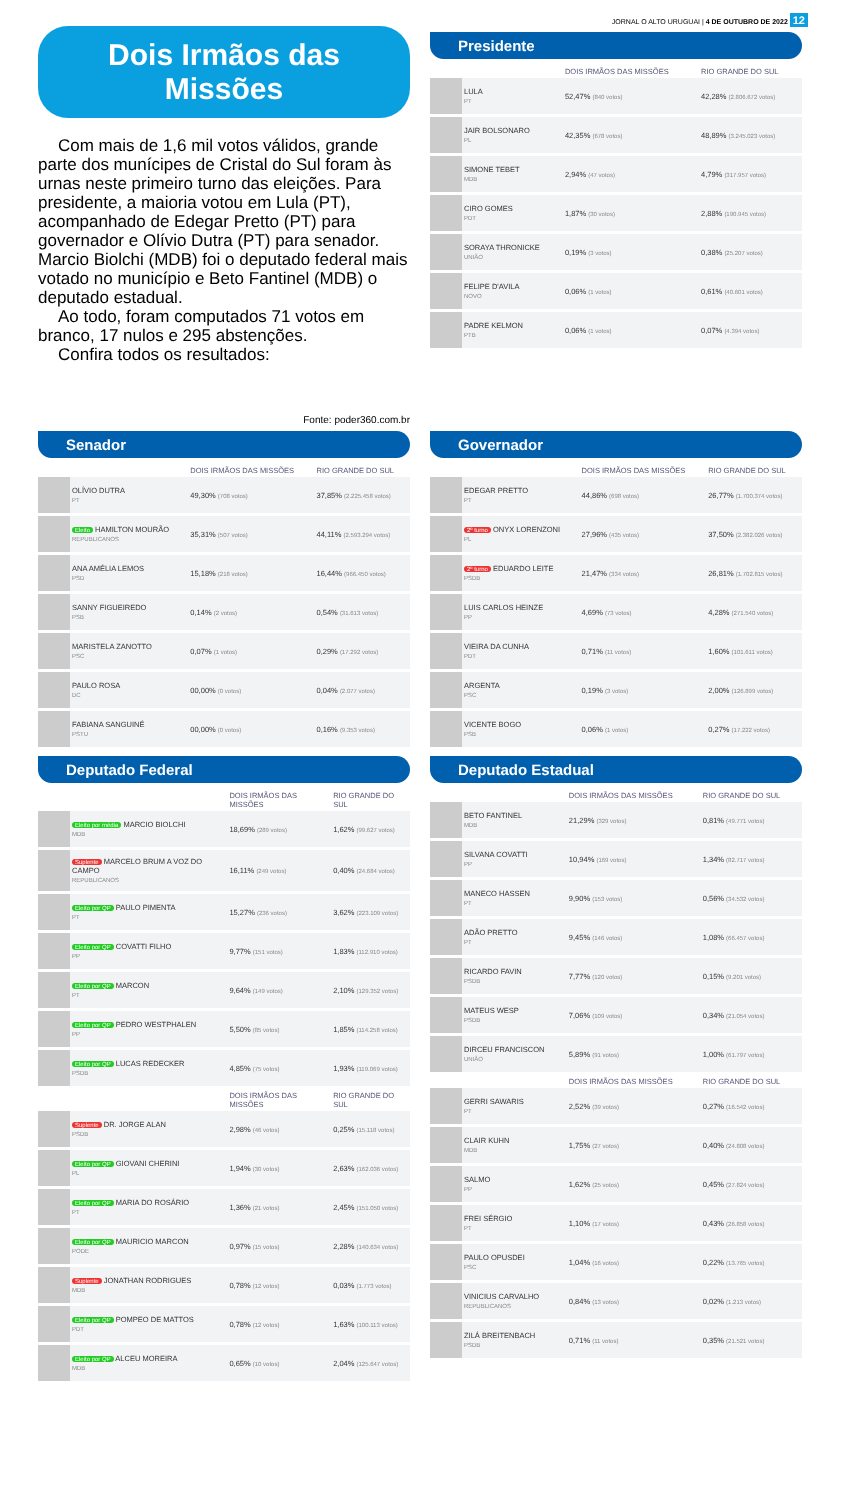JORNAL O ALTO URUGUAI | 4 DE OUTUBRO DE 2022 12
Dois Irmãos das Missões
Com mais de 1,6 mil votos válidos, grande parte dos munícipes de Cristal do Sul foram às urnas neste primeiro turno das eleições. Para presidente, a maioria votou em Lula (PT), acompanhado de Edegar Pretto (PT) para governador e Olívio Dutra (PT) para senador. Marcio Biolchi (MDB) foi o deputado federal mais votado no município e Beto Fantinel (MDB) o deputado estadual.
Ao todo, foram computados 71 votos em branco, 17 nulos e 295 abstenções.
Confira todos os resultados:
Fonte: poder360.com.br
Presidente
| | | DOIS IRMÃOS DAS MISSÕES | RIO GRANDE DO SUL |
| --- | --- | --- | --- |
| | LULA PT | 52,47% (840 votos) | 42,28% (2.806.672 votos) |
| | JAIR BOLSONARO PL | 42,35% (678 votos) | 48,89% (3.245.023 votos) |
| | SIMONE TEBET MDB | 2,94% (47 votos) | 4,79% (317.957 votos) |
| | CIRO GOMES PDT | 1,87% (30 votos) | 2,88% (190.945 votos) |
| | SORAYA THRONICKE UNIÃO | 0,19% (3 votos) | 0,38% (25.207 votos) |
| | FELIPE D'AVILA NOVO | 0,06% (1 votos) | 0,61% (40.601 votos) |
| | PADRE KELMON PTB | 0,06% (1 votos) | 0,07% (4.394 votos) |
Senador
| | | DOIS IRMÃOS DAS MISSÕES | RIO GRANDE DO SUL |
| --- | --- | --- | --- |
| | OLÍVIO DUTRA PT | 49,30% (708 votos) | 37,85% (2.225.458 votos) |
| | Eleito HAMILTON MOURÃO REPUBLICANOS | 35,31% (507 votos) | 44,11% (2.593.294 votos) |
| | ANA AMÉLIA LEMOS PSD | 15,18% (218 votos) | 16,44% (966.450 votos) |
| | SANNY FIGUEIREDO PSB | 0,14% (2 votos) | 0,54% (31.613 votos) |
| | MARISTELA ZANOTTO PSC | 0,07% (1 votos) | 0,29% (17.292 votos) |
| | PAULO ROSA DC | 00,00% (0 votos) | 0,04% (2.077 votos) |
| | FABIANA SANGUINÉ PSTU | 00,00% (0 votos) | 0,16% (9.353 votos) |
Governador
| | | DOIS IRMÃOS DAS MISSÕES | RIO GRANDE DO SUL |
| --- | --- | --- | --- |
| | EDEGAR PRETTO PT | 44,86% (698 votos) | 26,77% (1.700.374 votos) |
| | 2º turno ONYX LORENZONI PL | 27,96% (435 votos) | 37,50% (2.382.026 votos) |
| | 2º turno EDUARDO LEITE PSDB | 21,47% (334 votos) | 26,81% (1.702.815 votos) |
| | LUIS CARLOS HEINZE PP | 4,69% (73 votos) | 4,28% (271.540 votos) |
| | VIEIRA DA CUNHA PDT | 0,71% (11 votos) | 1,60% (101.611 votos) |
| | ARGENTA PSC | 0,19% (3 votos) | 2,00% (126.899 votos) |
| | VICENTE BOGO PSB | 0,06% (1 votos) | 0,27% (17.222 votos) |
Deputado Federal
| | | DOIS IRMÃOS DAS MISSÕES | RIO GRANDE DO SUL |
| --- | --- | --- | --- |
| | Eleito por média MARCIO BIOLCHI MDB | 18,69% (289 votos) | 1,62% (99.627 votos) |
| | Suplente MARCELO BRUM A VOZ DO CAMPO REPUBLICANOS | 16,11% (249 votos) | 0,40% (24.684 votos) |
| | Eleito por QP PAULO PIMENTA PT | 15,27% (236 votos) | 3,62% (223.109 votos) |
| | Eleito por QP COVATTI FILHO PP | 9,77% (151 votos) | 1,83% (112.910 votos) |
| | Eleito por QP MARCON PT | 9,64% (149 votos) | 2,10% (129.352 votos) |
| | Eleito por QP PEDRO WESTPHALEN PP | 5,50% (85 votos) | 1,85% (114.258 votos) |
| | Eleito por QP LUCAS REDECKER PSDB | 4,85% (75 votos) | 1,93% (119.069 votos) |
| | | DOIS IRMÃOS DAS MISSÕES | RIO GRANDE DO SUL |
| | Suplente DR. JORGE ALAN PSDB | 2,98% (46 votos) | 0,25% (15.118 votos) |
| | Eleito por QP GIOVANI CHERINI PL | 1,94% (30 votos) | 2,63% (162.036 votos) |
| | Eleito por QP MARIA DO ROSÁRIO PT | 1,36% (21 votos) | 2,45% (151.050 votos) |
| | Eleito por QP MAURICIO MARCON PODE | 0,97% (15 votos) | 2,28% (140.634 votos) |
| | Suplente JONATHAN RODRIGUES MDB | 0,78% (12 votos) | 0,03% (1.773 votos) |
| | Eleito por QP POMPEO DE MATTOS PDT | 0,78% (12 votos) | 1,63% (100.113 votos) |
| | Eleito por QP ALCEU MOREIRA MDB | 0,65% (10 votos) | 2,04% (125.647 votos) |
Deputado Estadual
| | | DOIS IRMÃOS DAS MISSÕES | RIO GRANDE DO SUL |
| --- | --- | --- | --- |
| | BETO FANTINEL MDB | 21,29% (329 votos) | 0,81% (49.771 votos) |
| | SILVANA COVATTI PP | 10,94% (169 votos) | 1,34% (82.717 votos) |
| | MANECO HASSEN PT | 9,90% (153 votos) | 0,56% (34.532 votos) |
| | ADÃO PRETTO PT | 9,45% (146 votos) | 1,08% (66.457 votos) |
| | RICARDO FAVIN PSDB | 7,77% (120 votos) | 0,15% (9.201 votos) |
| | MATEUS WESP PSDB | 7,06% (109 votos) | 0,34% (21.054 votos) |
| | DIRCEU FRANCISCON UNIÃO | 5,89% (91 votos) | 1,00% (61.797 votos) |
| | | DOIS IRMÃOS DAS MISSÕES | RIO GRANDE DO SUL |
| | GERRI SAWARIS PT | 2,52% (39 votos) | 0,27% (16.542 votos) |
| | CLAIR KUHN MDB | 1,75% (27 votos) | 0,40% (24.808 votos) |
| | SALMO PP | 1,62% (25 votos) | 0,45% (27.824 votos) |
| | FREI SÉRGIO PT | 1,10% (17 votos) | 0,43% (26.858 votos) |
| | PAULO OPUSDEI PSC | 1,04% (16 votos) | 0,22% (13.765 votos) |
| | VINICIUS CARVALHO REPUBLICANOS | 0,84% (13 votos) | 0,02% (1.213 votos) |
| | ZILÁ BREITENBACH PSDB | 0,71% (11 votos) | 0,35% (21.521 votos) |